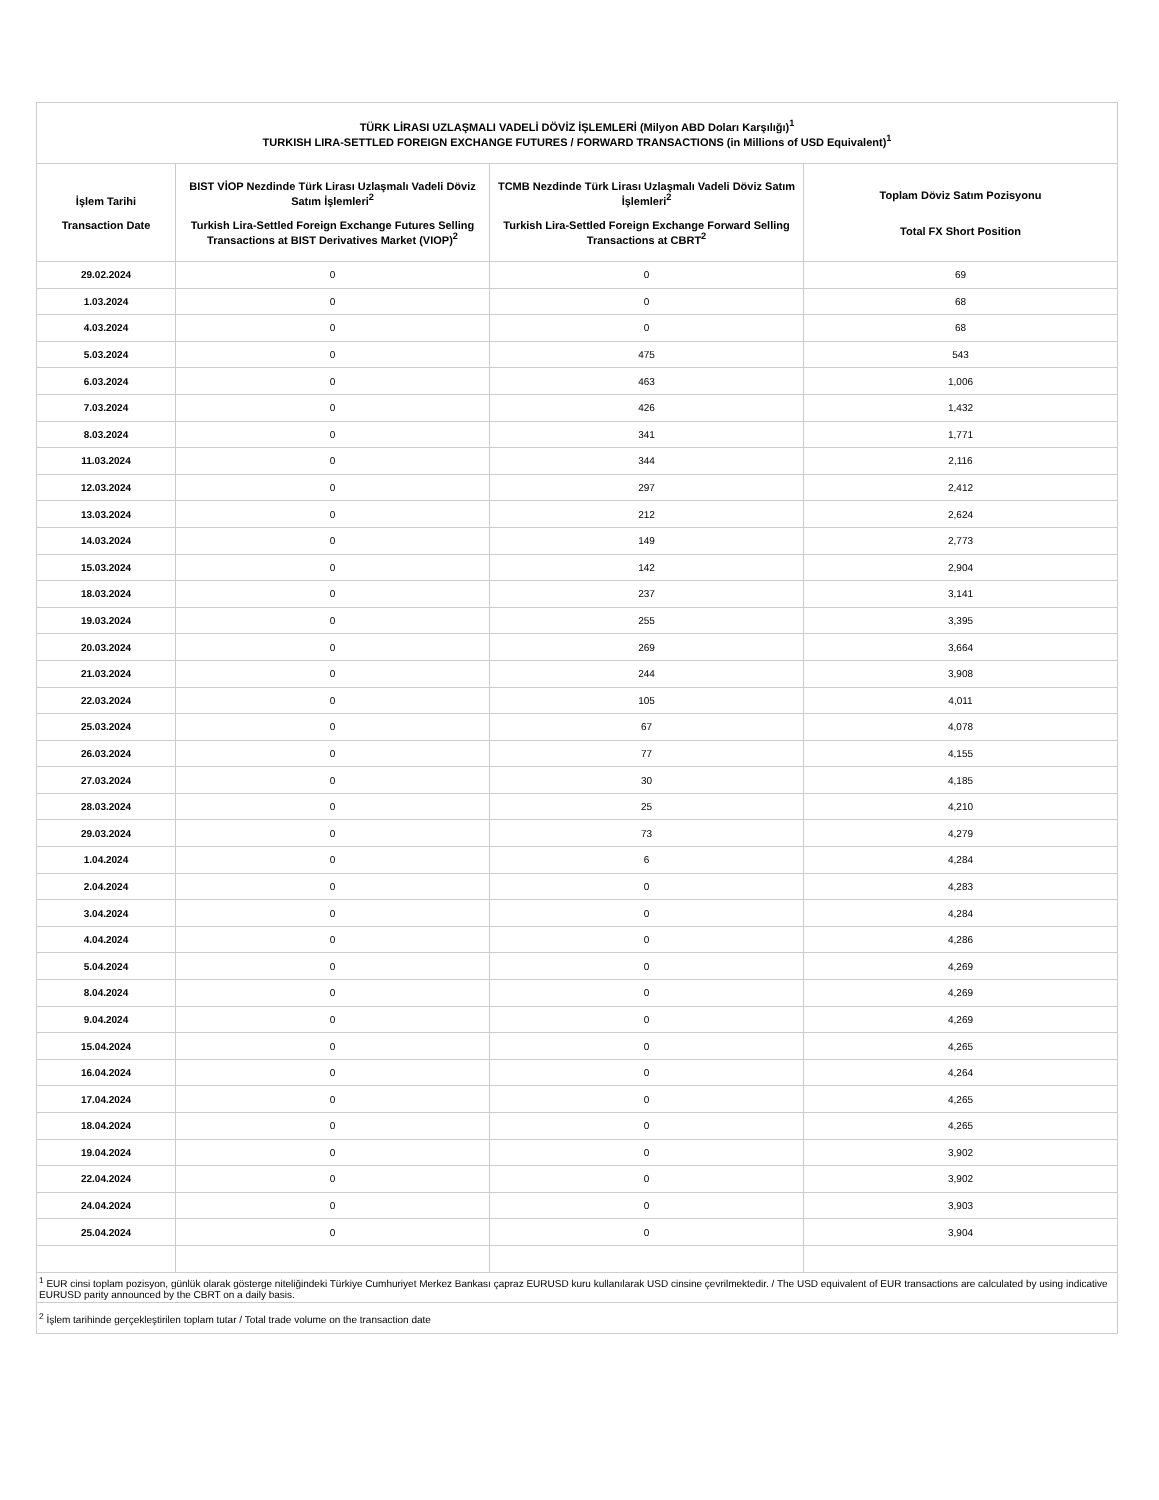| TÜRK LİRASI UZLAŞMALI VADELİ DÖVİZ İŞLEMLERİ (Milyon ABD Doları Karşılığı)<sup>1</sup> TURKISH LIRA-SETTLED FOREIGN EXCHANGE FUTURES / FORWARD TRANSACTIONS (in Millions of USD Equivalent)<sup>1</sup> | | | |
| --- | --- | --- | --- |
| İşlem Tarihi Transaction Date | BIST VİOP Nezdinde Türk Lirası Uzlaşmalı Vadeli Döviz Satım İşlemleri<sup>2</sup> Turkish Lira-Settled Foreign Exchange Futures Selling Transactions at BIST Derivatives Market (VIOP)<sup>2</sup> | TCMB Nezdinde Türk Lirası Uzlaşmalı Vadeli Döviz Satım İşlemleri<sup>2</sup> Turkish Lira-Settled Foreign Exchange Forward Selling Transactions at CBRT<sup>2</sup> | Toplam Döviz Satım Pozisyonu Total FX Short Position |
| 29.02.2024 | 0 | 0 | 69 |
| 1.03.2024 | 0 | 0 | 68 |
| 4.03.2024 | 0 | 0 | 68 |
| 5.03.2024 | 0 | 475 | 543 |
| 6.03.2024 | 0 | 463 | 1,006 |
| 7.03.2024 | 0 | 426 | 1,432 |
| 8.03.2024 | 0 | 341 | 1,771 |
| 11.03.2024 | 0 | 344 | 2,116 |
| 12.03.2024 | 0 | 297 | 2,412 |
| 13.03.2024 | 0 | 212 | 2,624 |
| 14.03.2024 | 0 | 149 | 2,773 |
| 15.03.2024 | 0 | 142 | 2,904 |
| 18.03.2024 | 0 | 237 | 3,141 |
| 19.03.2024 | 0 | 255 | 3,395 |
| 20.03.2024 | 0 | 269 | 3,664 |
| 21.03.2024 | 0 | 244 | 3,908 |
| 22.03.2024 | 0 | 105 | 4,011 |
| 25.03.2024 | 0 | 67 | 4,078 |
| 26.03.2024 | 0 | 77 | 4,155 |
| 27.03.2024 | 0 | 30 | 4,185 |
| 28.03.2024 | 0 | 25 | 4,210 |
| 29.03.2024 | 0 | 73 | 4,279 |
| 1.04.2024 | 0 | 6 | 4,284 |
| 2.04.2024 | 0 | 0 | 4,283 |
| 3.04.2024 | 0 | 0 | 4,284 |
| 4.04.2024 | 0 | 0 | 4,286 |
| 5.04.2024 | 0 | 0 | 4,269 |
| 8.04.2024 | 0 | 0 | 4,269 |
| 9.04.2024 | 0 | 0 | 4,269 |
| 15.04.2024 | 0 | 0 | 4,265 |
| 16.04.2024 | 0 | 0 | 4,264 |
| 17.04.2024 | 0 | 0 | 4,265 |
| 18.04.2024 | 0 | 0 | 4,265 |
| 19.04.2024 | 0 | 0 | 3,902 |
| 22.04.2024 | 0 | 0 | 3,902 |
| 24.04.2024 | 0 | 0 | 3,903 |
| 25.04.2024 | 0 | 0 | 3,904 |
| <sup>1</sup> EUR cinsi toplam pozisyon, günlük olarak gösterge niteliğindeki Türkiye Cumhuriyet Merkez Bankası çapraz EURUSD kuru kullanılarak USD cinsine çevrilmektedir. / The USD equivalent of EUR transactions are calculated by using indicative EURUSD parity announced by the CBRT on a daily basis. | | | |
| <sup>2</sup> İşlem tarihinde gerçekleştirilen toplam tutar / Total trade volume on the transaction date | | | |